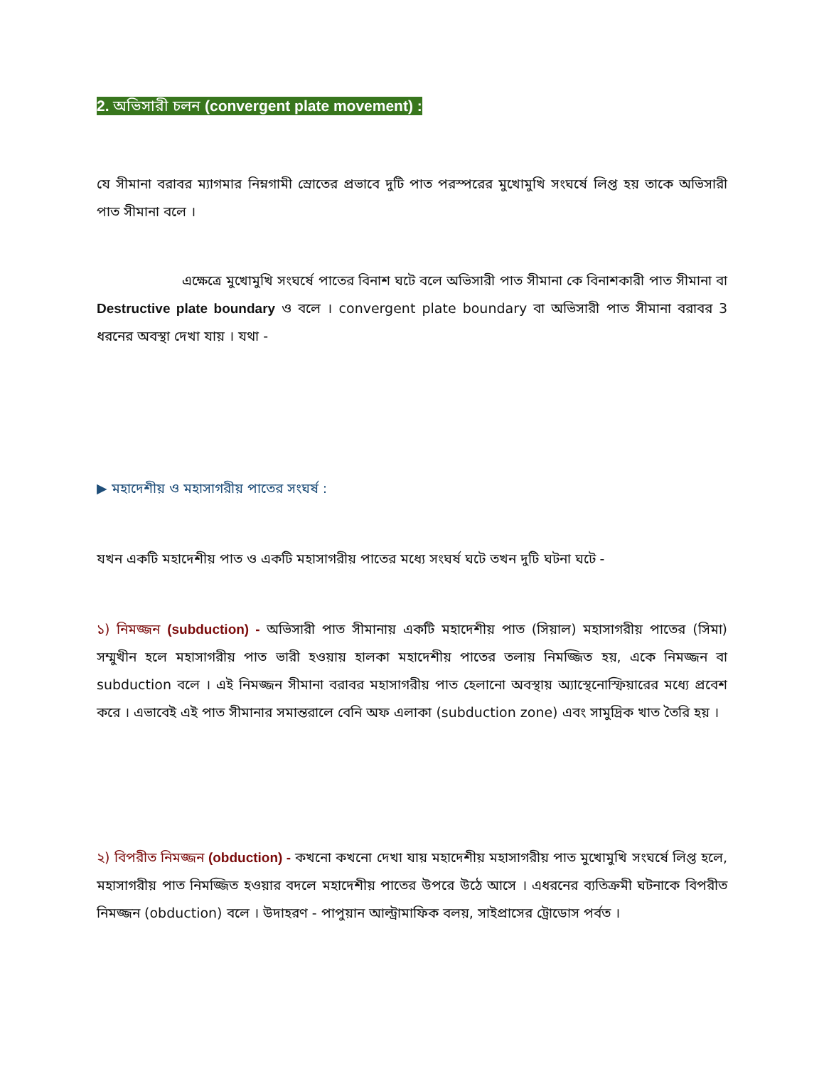2. অভিসারী চলন (convergent plate movement) :
যে সীমানা বরাবর ম্যাগমার নিম্নগামী স্রোতের প্রভাবে দুটি পাত পরস্পরের মুখোমুখি সংঘর্ষে লিপ্ত হয় তাকে অভিসারী পাত সীমানা বলে ।
এক্ষেত্রে মুখোমুখি সংঘর্ষে পাতের বিনাশ ঘটে বলে অভিসারী পাত সীমানা কে বিনাশকারী পাত সীমানা বা Destructive plate boundary ও বলে । convergent plate boundary বা অভিসারী পাত সীমানা বরাবর 3 ধরনের অবস্থা দেখা যায় । যথা -
▶ মহাদেশীয় ও মহাসাগরীয় পাতের সংঘর্ষ :
যখন একটি মহাদেশীয় পাত ও একটি মহাসাগরীয় পাতের মধ্যে সংঘর্ষ ঘটে তখন দুটি ঘটনা ঘটে -
১) নিমজ্জন (subduction) - অভিসারী পাত সীমানায় একটি মহাদেশীয় পাত (সিয়াল) মহাসাগরীয় পাতের (সিমা) সম্মুখীন হলে মহাসাগরীয় পাত ভারী হওয়ায় হালকা মহাদেশীয় পাতের তলায় নিমজ্জিত হয়, একে নিমজ্জন বা subduction বলে । এই নিমজ্জন সীমানা বরাবর মহাসাগরীয় পাত হেলানো অবস্থায় অ্যাস্থেনোস্ফিয়ারের মধ্যে প্রবেশ করে । এভাবেই এই পাত সীমানার সমান্তরালে বেনি অফ এলাকা (subduction zone) এবং সামুদ্রিক খাত তৈরি হয় ।
২) বিপরীত নিমজ্জন (obduction) - কখনো কখনো দেখা যায় মহাদেশীয় মহাসাগরীয় পাত মুখোমুখি সংঘর্ষে লিপ্ত হলে, মহাসাগরীয় পাত নিমজ্জিত হওয়ার বদলে মহাদেশীয় পাতের উপরে উঠে আসে । এধরনের ব্যতিক্রমী ঘটনাকে বিপরীত নিমজ্জন (obduction) বলে । উদাহরণ - পাপুয়ান আল্ট্রামাফিক বলয়, সাইপ্রাসের ট্রোডোস পর্বত ।